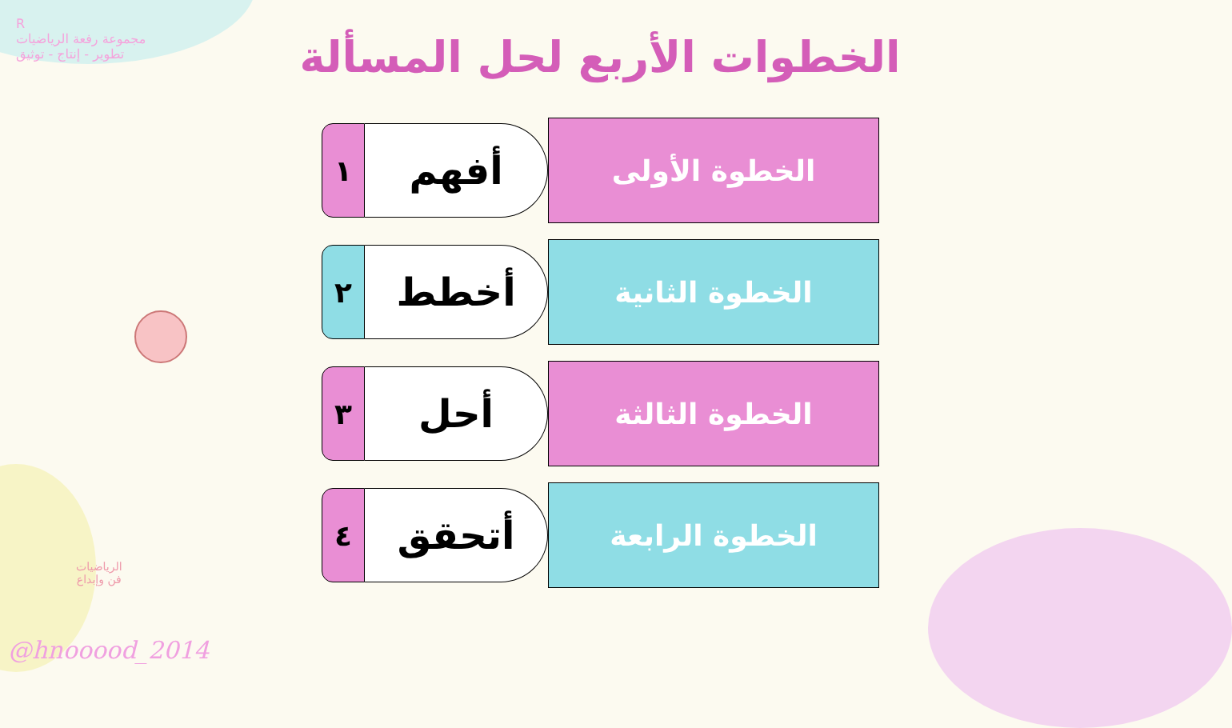R
مجموعة رفعة الرياضيات
تطوير - إنتاج - توثيق
الخطوات الأربع لحل المسألة
١
أفهم
الخطوة الأولى
٢
أخطط
الخطوة الثانية
٣
أحل
الخطوة الثالثة
٤
أتحقق
الخطوة الرابعة
الرياضيات
فن وإبداع
@hnooood_2014